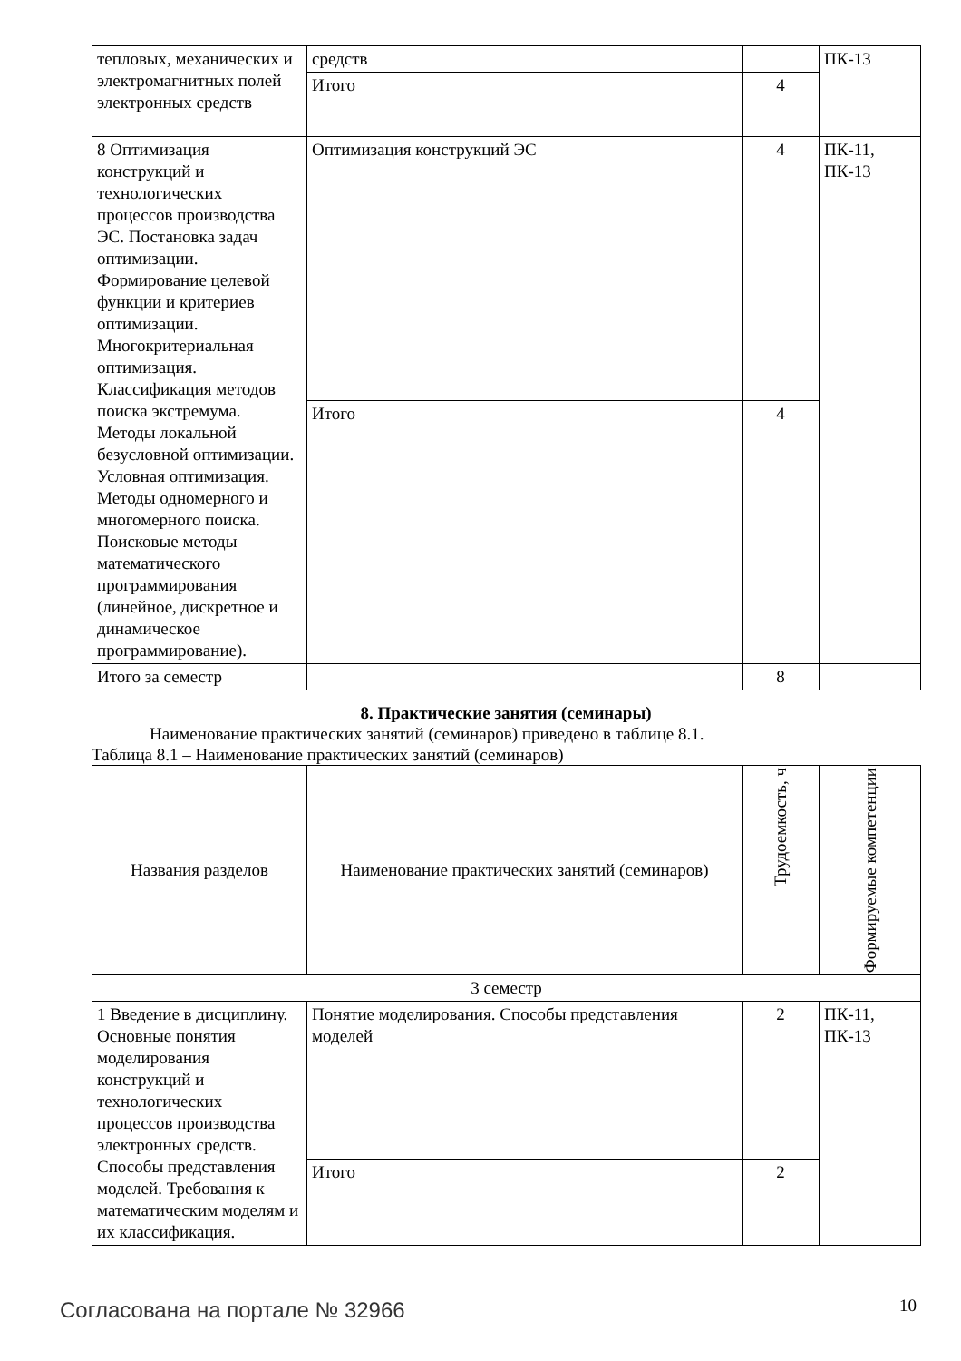| тепловых, механических и электромагнитных полей электронных средств | средств | | ПК-13 |
| | Итого | 4 | |
| 8 Оптимизация конструкций и технологических процессов производства ЭС. Постановка задач оптимизации. Формирование целевой функции и критериев оптимизации. Многокритериальная оптимизация. Классификация методов поиска экстремума. Методы локальной безусловной оптимизации. Условная оптимизация. Методы одномерного и многомерного поиска. Поисковые методы математического программирования (линейное, дискретное и динамическое программирование). | Оптимизация конструкций ЭС | 4 | ПК-11, ПК-13 |
| | Итого | 4 | |
| Итого за семестр | | 8 | |
8. Практические занятия (семинары)
Наименование практических занятий (семинаров) приведено в таблице 8.1.
Таблица 8.1 – Наименование практических занятий (семинаров)
| Названия разделов | Наименование практических занятий (семинаров) | Трудоемкость, ч | Формируемые компетенции |
| --- | --- | --- | --- |
| 3 семестр | | | |
| 1 Введение в дисциплину. Основные понятия моделирования конструкций и технологических процессов производства электронных средств. Способы представления моделей. Требования к математическим моделям и их классификация. | Понятие моделирования. Способы представления моделей | 2 | ПК-11, ПК-13 |
| | Итого | 2 | |
Согласована на портале № 32966 10